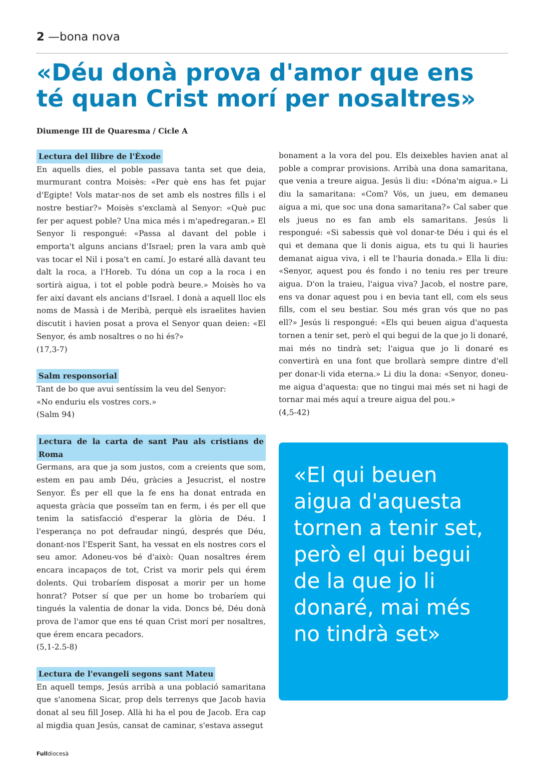2 —bona nova
«Déu donà prova d'amor que ens té quan Crist morí per nosaltres»
Diumenge III de Quaresma / Cicle A
Lectura del llibre de l'Èxode
En aquells dies, el poble passava tanta set que deia, murmurant contra Moisès: «Per què ens has fet pujar d'Egipte! Vols matar-nos de set amb els nostres fills i el nostre bestiar?» Moisès s'exclamà al Senyor: «Què puc fer per aquest poble? Una mica més i m'apedregaran.» El Senyor li respongué: «Passa al davant del poble i emporta't alguns ancians d'Israel; pren la vara amb què vas tocar el Nil i posa't en camí. Jo estaré allà davant teu dalt la roca, a l'Horeb. Tu dóna un cop a la roca i en sortirà aigua, i tot el poble podrà beure.» Moisès ho va fer així davant els ancians d'Israel. I donà a aquell lloc els noms de Massà i de Meribà, perquè els israelites havien discutit i havien posat a prova el Senyor quan deien: «El Senyor, és amb nosaltres o no hi és?»
(17,3-7)
Salm responsorial
Tant de bo que avui sentíssim la veu del Senyor:
«No enduriu els vostres cors.»
(Salm 94)
Lectura de la carta de sant Pau als cristians de Roma
Germans, ara que ja som justos, com a creients que som, estem en pau amb Déu, gràcies a Jesucrist, el nostre Senyor. És per ell que la fe ens ha donat entrada en aquesta gràcia que posseïm tan en ferm, i és per ell que tenim la satisfacció d'esperar la glòria de Déu. I l'esperança no pot defraudar ningú, després que Déu, donant-nos l'Esperit Sant, ha vessat en els nostres cors el seu amor. Adoneu-vos bé d'això: Quan nosaltres érem encara incapaços de tot, Crist va morir pels qui érem dolents. Qui trobaríem disposat a morir per un home honrat? Potser sí que per un home bo trobaríem qui tingués la valentia de donar la vida. Doncs bé, Déu donà prova de l'amor que ens té quan Crist morí per nosaltres, que érem encara pecadors.
(5,1-2.5-8)
Lectura de l'evangeli segons sant Mateu
En aquell temps, Jesús arribà a una població samaritana que s'anomena Sicar, prop dels terrenys que Jacob havia donat al seu fill Josep. Allà hi ha el pou de Jacob. Era cap al migdia quan Jesús, cansat de caminar, s'estava assegut
bonament a la vora del pou. Els deixebles havien anat al poble a comprar provisions. Arribà una dona samaritana, que venia a treure aigua. Jesús li diu: «Dóna'm aigua.» Li diu la samaritana: «Com? Vós, un jueu, em demaneu aigua a mi, que soc una dona samaritana?» Cal saber que els jueus no es fan amb els samaritans. Jesús li respongué: «Si sabessis què vol donar-te Déu i qui és el qui et demana que li donis aigua, ets tu qui li hauries demanat aigua viva, i ell te l'hauria donada.» Ella li diu: «Senyor, aquest pou és fondo i no teniu res per treure aigua. D'on la traieu, l'aigua viva? Jacob, el nostre pare, ens va donar aquest pou i en bevia tant ell, com els seus fills, com el seu bestiar. Sou més gran vós que no pas ell?» Jesús li respongué: «Els qui beuen aigua d'aquesta tornen a tenir set, però el qui begui de la que jo li donaré, mai més no tindrà set; l'aigua que jo li donaré es convertirà en una font que brollarà sempre dintre d'ell per donar-li vida eterna.» Li diu la dona: «Senyor, doneu-me aigua d'aquesta: que no tingui mai més set ni hagi de tornar mai més aquí a treure aigua del pou.»
(4,5-42)
«El qui beuen aigua d'aquesta tornen a tenir set, però el qui begui de la que jo li donaré, mai més no tindrà set»
Fulldiocesà